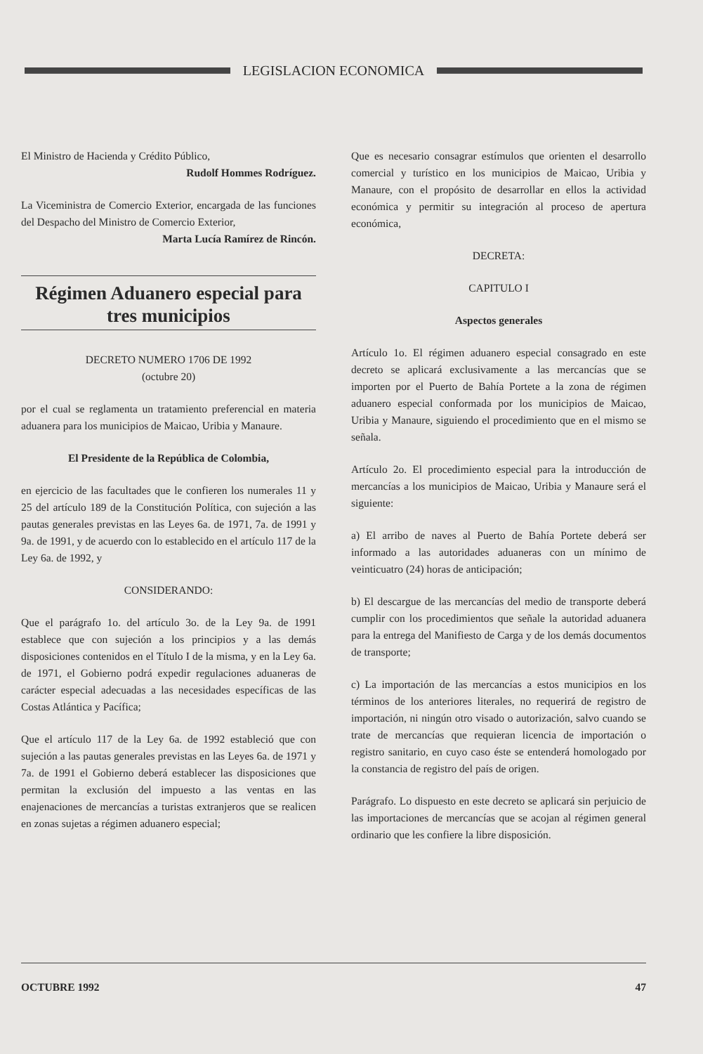LEGISLACION ECONOMICA
El Ministro de Hacienda y Crédito Público,
Rudolf Hommes Rodríguez.
La Viceministra de Comercio Exterior, encargada de las funciones del Despacho del Ministro de Comercio Exterior,
Marta Lucía Ramírez de Rincón.
Régimen Aduanero especial para tres municipios
DECRETO NUMERO 1706 DE 1992
(octubre 20)
por el cual se reglamenta un tratamiento preferencial en materia aduanera para los municipios de Maicao, Uribia y Manaure.
El Presidente de la República de Colombia,
en ejercicio de las facultades que le confieren los numerales 11 y 25 del artículo 189 de la Constitución Política, con sujeción a las pautas generales previstas en las Leyes 6a. de 1971, 7a. de 1991 y 9a. de 1991, y de acuerdo con lo establecido en el artículo 117 de la Ley 6a. de 1992, y
CONSIDERANDO:
Que el parágrafo 1o. del artículo 3o. de la Ley 9a. de 1991 establece que con sujeción a los principios y a las demás disposiciones contenidos en el Título I de la misma, y en la Ley 6a. de 1971, el Gobierno podrá expedir regulaciones aduaneras de carácter especial adecuadas a las necesidades específicas de las Costas Atlántica y Pacífica;
Que el artículo 117 de la Ley 6a. de 1992 estableció que con sujeción a las pautas generales previstas en las Leyes 6a. de 1971 y 7a. de 1991 el Gobierno deberá establecer las disposiciones que permitan la exclusión del impuesto a las ventas en las enajenaciones de mercancías a turistas extranjeros que se realicen en zonas sujetas a régimen aduanero especial;
Que es necesario consagrar estímulos que orienten el desarrollo comercial y turístico en los municipios de Maicao, Uribia y Manaure, con el propósito de desarrollar en ellos la actividad económica y permitir su integración al proceso de apertura económica,
DECRETA:
CAPITULO I
Aspectos generales
Artículo 1o. El régimen aduanero especial consagrado en este decreto se aplicará exclusivamente a las mercancías que se importen por el Puerto de Bahía Portete a la zona de régimen aduanero especial conformada por los municipios de Maicao, Uribia y Manaure, siguiendo el procedimiento que en el mismo se señala.
Artículo 2o. El procedimiento especial para la introducción de mercancías a los municipios de Maicao, Uribia y Manaure será el siguiente:
a) El arribo de naves al Puerto de Bahía Portete deberá ser informado a las autoridades aduaneras con un mínimo de veinticuatro (24) horas de anticipación;
b) El descargue de las mercancías del medio de transporte deberá cumplir con los procedimientos que señale la autoridad aduanera para la entrega del Manifiesto de Carga y de los demás documentos de transporte;
c) La importación de las mercancías a estos municipios en los términos de los anteriores literales, no requerirá de registro de importación, ni ningún otro visado o autorización, salvo cuando se trate de mercancías que requieran licencia de importación o registro sanitario, en cuyo caso éste se entenderá homologado por la constancia de registro del país de origen.
Parágrafo. Lo dispuesto en este decreto se aplicará sin perjuicio de las importaciones de mercancías que se acojan al régimen general ordinario que les confiere la libre disposición.
OCTUBRE 1992 47